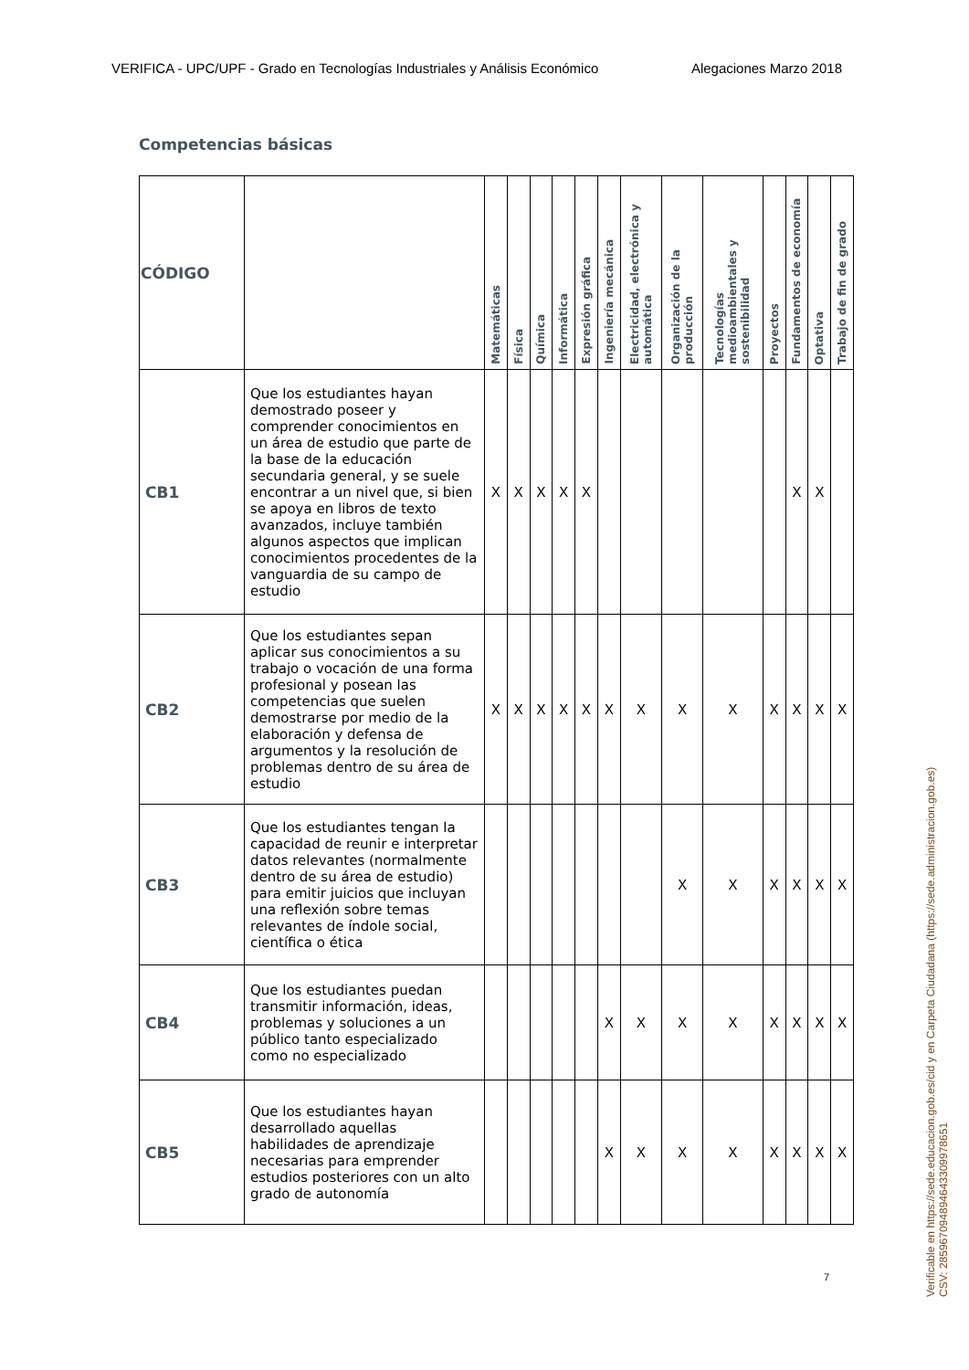VERIFICA - UPC/UPF - Grado en Tecnologías Industriales y Análisis Económico Alegaciones Marzo 2018
Competencias básicas
| CÓDIGO | | Matemáticas | Física | Química | Informática | Expresión gráfica | Ingeniería mecánica | Electricidad, electrónica y automática | Organización de la producción | Tecnologías medioambientales y sostenibilidad | Proyectos | Fundamentos de economía | Optativa | Trabajo de fin de grado |
| --- | --- | --- | --- | --- | --- | --- | --- | --- | --- | --- | --- | --- | --- | --- |
| CB1 | Que los estudiantes hayan demostrado poseer y comprender conocimientos en un área de estudio que parte de la base de la educación secundaria general, y se suele encontrar a un nivel que, si bien se apoya en libros de texto avanzados, incluye también algunos aspectos que implican conocimientos procedentes de la vanguardia de su campo de estudio | X | X | X | X | X | | | | | | X | X | |
| CB2 | Que los estudiantes sepan aplicar sus conocimientos a su trabajo o vocación de una forma profesional y posean las competencias que suelen demostrarse por medio de la elaboración y defensa de argumentos y la resolución de problemas dentro de su área de estudio | X | X | X | X | X | X | X | X | X | X | X | X | X |
| CB3 | Que los estudiantes tengan la capacidad de reunir e interpretar datos relevantes (normalmente dentro de su área de estudio) para emitir juicios que incluyan una reflexión sobre temas relevantes de índole social, científica o ética | | | | | | | | X | X | X | X | X | X |
| CB4 | Que los estudiantes puedan transmitir información, ideas, problemas y soluciones a un público tanto especializado como no especializado | | | | | | X | X | X | X | X | X | X | X |
| CB5 | Que los estudiantes hayan desarrollado aquellas habilidades de aprendizaje necesarias para emprender estudios posteriores con un alto grado de autonomía | | | | | | X | X | X | X | X | X | X | X |
Verificable en https://sede.educacion.gob.es/cid y en Carpeta Ciudadana (https://sede.administracion.gob.es)
CSV: 285967094894643309978651
7